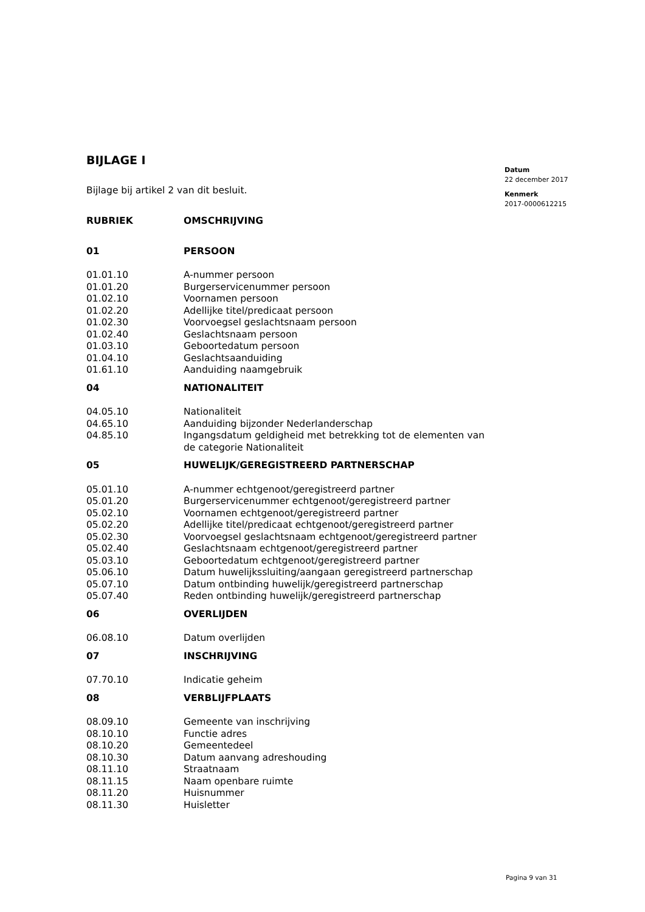BIJLAGE I
Bijlage bij artikel 2 van dit besluit.
| RUBRIEK | OMSCHRIJVING |
| 01 | PERSOON |
| 01.01.10 | A-nummer persoon |
| 01.01.20 | Burgerservicenummer persoon |
| 01.02.10 | Voornamen persoon |
| 01.02.20 | Adellijke titel/predicaat persoon |
| 01.02.30 | Voorvoegsel geslachtsnaam persoon |
| 01.02.40 | Geslachtsnaam persoon |
| 01.03.10 | Geboortedatum persoon |
| 01.04.10 | Geslachtsaanduiding |
| 01.61.10 | Aanduiding naamgebruik |
| 04 | NATIONALITEIT |
| 04.05.10 | Nationaliteit |
| 04.65.10 | Aanduiding bijzonder Nederlanderschap |
| 04.85.10 | Ingangsdatum geldigheid met betrekking tot de elementen van de categorie Nationaliteit |
| 05 | HUWELIJK/GEREGISTREERD PARTNERSCHAP |
| 05.01.10 | A-nummer echtgenoot/geregistreerd partner |
| 05.01.20 | Burgerservicenummer echtgenoot/geregistreerd partner |
| 05.02.10 | Voornamen echtgenoot/geregistreerd partner |
| 05.02.20 | Adellijke titel/predicaat echtgenoot/geregistreerd partner |
| 05.02.30 | Voorvoegsel geslachtsnaam echtgenoot/geregistreerd partner |
| 05.02.40 | Geslachtsnaam echtgenoot/geregistreerd partner |
| 05.03.10 | Geboortedatum echtgenoot/geregistreerd partner |
| 05.06.10 | Datum huwelijkssluiting/aangaan geregistreerd partnerschap |
| 05.07.10 | Datum ontbinding huwelijk/geregistreerd partnerschap |
| 05.07.40 | Reden ontbinding huwelijk/geregistreerd partnerschap |
| 06 | OVERLIJDEN |
| 06.08.10 | Datum overlijden |
| 07 | INSCHRIJVING |
| 07.70.10 | Indicatie geheim |
| 08 | VERBLIJFPLAATS |
| 08.09.10 | Gemeente van inschrijving |
| 08.10.10 | Functie adres |
| 08.10.20 | Gemeentedeel |
| 08.10.30 | Datum aanvang adreshouding |
| 08.11.10 | Straatnaam |
| 08.11.15 | Naam openbare ruimte |
| 08.11.20 | Huisnummer |
| 08.11.30 | Huisletter |
Datum
22 december 2017
Kenmerk
2017-0000612215
Pagina 9 van 31